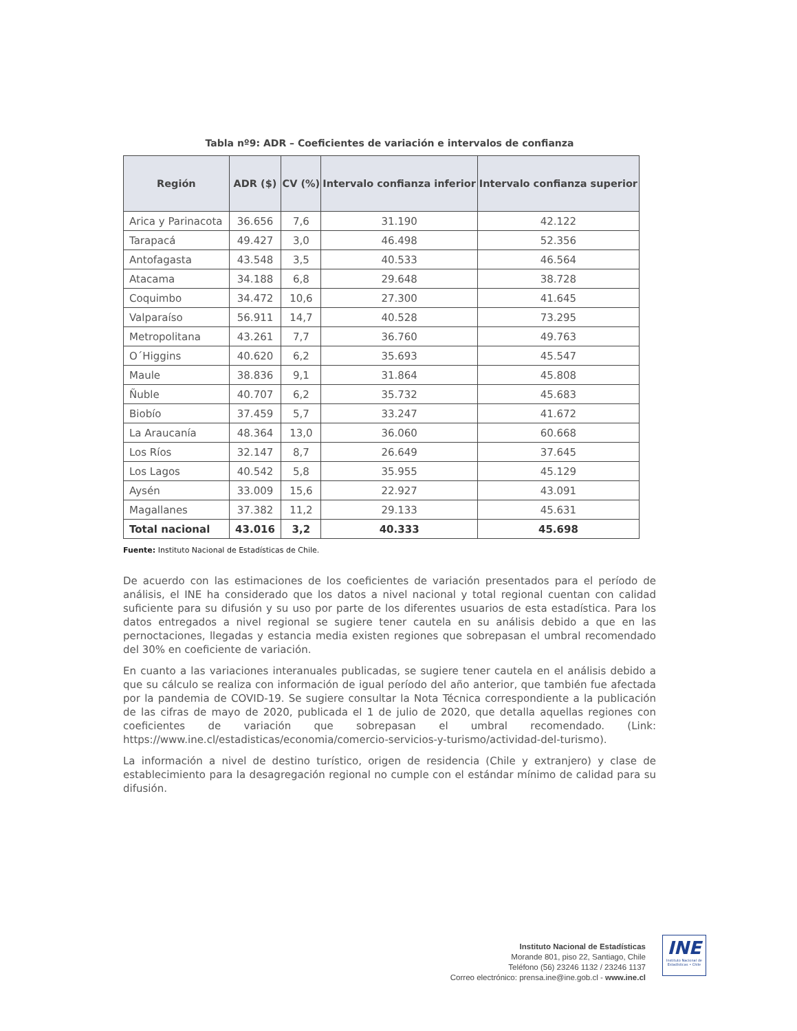Tabla nº9: ADR – Coeficientes de variación e intervalos de confianza
| Región | ADR ($) | CV (%) | Intervalo confianza inferior | Intervalo confianza superior |
| --- | --- | --- | --- | --- |
| Arica y Parinacota | 36.656 | 7,6 | 31.190 | 42.122 |
| Tarapacá | 49.427 | 3,0 | 46.498 | 52.356 |
| Antofagasta | 43.548 | 3,5 | 40.533 | 46.564 |
| Atacama | 34.188 | 6,8 | 29.648 | 38.728 |
| Coquimbo | 34.472 | 10,6 | 27.300 | 41.645 |
| Valparaíso | 56.911 | 14,7 | 40.528 | 73.295 |
| Metropolitana | 43.261 | 7,7 | 36.760 | 49.763 |
| O´Higgins | 40.620 | 6,2 | 35.693 | 45.547 |
| Maule | 38.836 | 9,1 | 31.864 | 45.808 |
| Ñuble | 40.707 | 6,2 | 35.732 | 45.683 |
| Biobío | 37.459 | 5,7 | 33.247 | 41.672 |
| La Araucanía | 48.364 | 13,0 | 36.060 | 60.668 |
| Los Ríos | 32.147 | 8,7 | 26.649 | 37.645 |
| Los Lagos | 40.542 | 5,8 | 35.955 | 45.129 |
| Aysén | 33.009 | 15,6 | 22.927 | 43.091 |
| Magallanes | 37.382 | 11,2 | 29.133 | 45.631 |
| Total nacional | 43.016 | 3,2 | 40.333 | 45.698 |
Fuente: Instituto Nacional de Estadísticas de Chile.
De acuerdo con las estimaciones de los coeficientes de variación presentados para el período de análisis, el INE ha considerado que los datos a nivel nacional y total regional cuentan con calidad suficiente para su difusión y su uso por parte de los diferentes usuarios de esta estadística. Para los datos entregados a nivel regional se sugiere tener cautela en su análisis debido a que en las pernoctaciones, llegadas y estancia media existen regiones que sobrepasan el umbral recomendado del 30% en coeficiente de variación.
En cuanto a las variaciones interanuales publicadas, se sugiere tener cautela en el análisis debido a que su cálculo se realiza con información de igual período del año anterior, que también fue afectada por la pandemia de COVID-19. Se sugiere consultar la Nota Técnica correspondiente a la publicación de las cifras de mayo de 2020, publicada el 1 de julio de 2020, que detalla aquellas regiones con coeficientes de variación que sobrepasan el umbral recomendado. (Link: https://www.ine.cl/estadisticas/economia/comercio-servicios-y-turismo/actividad-del-turismo).
La información a nivel de destino turístico, origen de residencia (Chile y extranjero) y clase de establecimiento para la desagregación regional no cumple con el estándar mínimo de calidad para su difusión.
Instituto Nacional de Estadísticas
Morande 801, piso 22, Santiago, Chile
Teléfono (56) 23246 1132 / 23246 1137
Correo electrónico: prensa.ine@ine.gob.cl - www.ine.cl
INE
Instituto Nacional de Estadísticas • Chile